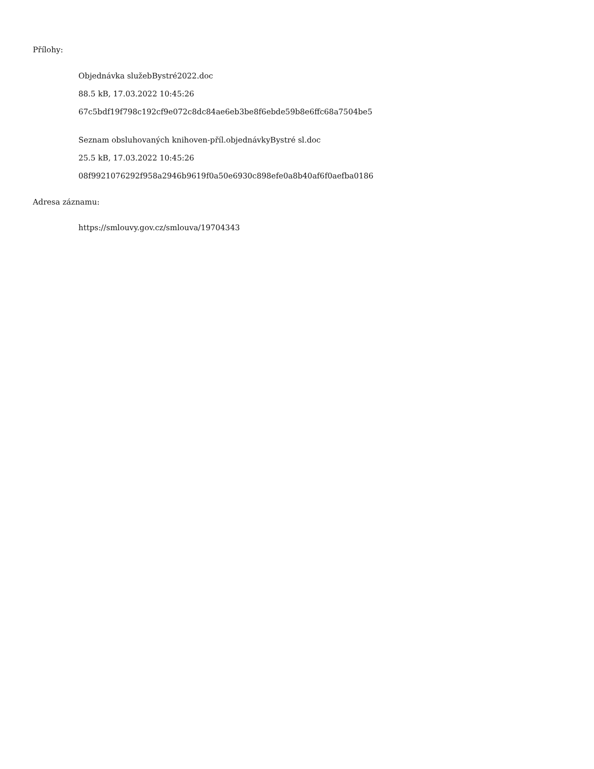Přílohy:
Objednávka služebBystré2022.doc
88.5 kB, 17.03.2022 10:45:26
67c5bdf19f798c192cf9e072c8dc84ae6eb3be8f6ebde59b8e6ffc68a7504be5
Seznam obsluhovaných knihoven-příl.objednávkyBystré sl.doc
25.5 kB, 17.03.2022 10:45:26
08f9921076292f958a2946b9619f0a50e6930c898efe0a8b40af6f0aefba0186
Adresa záznamu:
https://smlouvy.gov.cz/smlouva/19704343